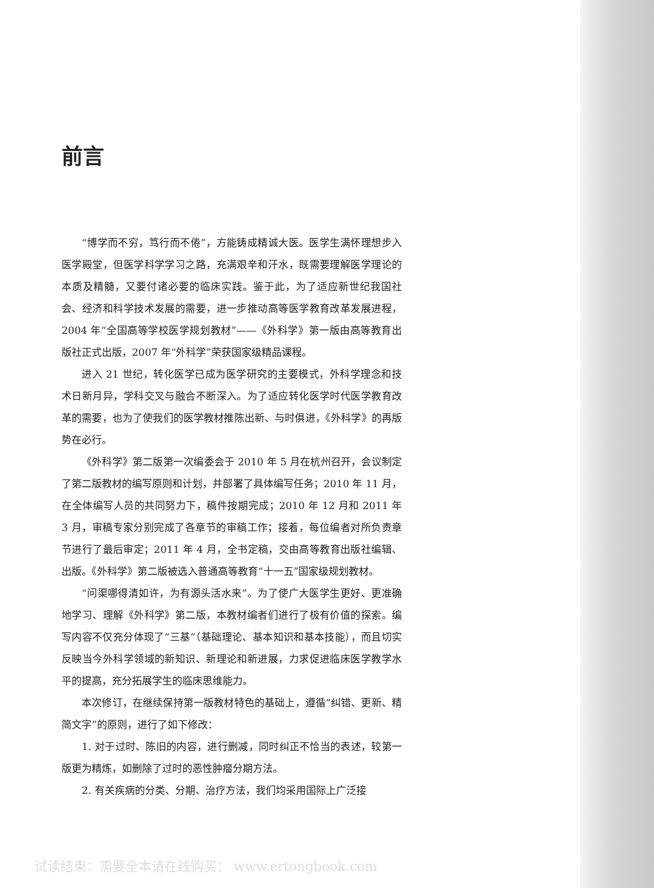前言
“博学而不穷，笃行而不倦”，方能铸成精诚大医。医学生满怀理想步入医学殿堂，但医学科学学习之路，充满艰辛和汗水，既需要理解医学理论的本质及精髓，又要付诸必要的临床实践。鉴于此，为了适应新世纪我国社会、经济和科学技术发展的需要，进一步推动高等医学教育改革发展进程，2004 年“全国高等学校医学规划教材”——《外科学》第一版由高等教育出版社正式出版，2007 年“外科学”荣获国家级精品课程。
进入 21 世纪，转化医学已成为医学研究的主要模式，外科学理念和技术日新月异，学科交叉与融合不断深入。为了适应转化医学时代医学教育改革的需要，也为了使我们的医学教材推陈出新、与时俱进，《外科学》的再版势在必行。
《外科学》第二版第一次编委会于 2010 年 5 月在杭州召开，会议制定了第二版教材的编写原则和计划，并部署了具体编写任务；2010 年 11 月，在全体编写人员的共同努力下，稿件按期完成；2010 年 12 月和 2011 年 3 月，审稿专家分别完成了各章节的审稿工作；接着，每位编者对所负责章节进行了最后审定；2011 年 4 月，全书定稿，交由高等教育出版社编辑、出版。《外科学》第二版被选入普通高等教育“十一五”国家级规划教材。
“问渠哪得清如许，为有源头活水来”。为了使广大医学生更好、更准确地学习、理解《外科学》第二版，本教材编者们进行了极有价值的探索。编写内容不仅充分体现了“三基”（基础理论、基本知识和基本技能），而且切实反映当今外科学领域的新知识、新理论和新进展，力求促进临床医学教学水平的提高，充分拓展学生的临床思维能力。
本次修订，在继续保持第一版教材特色的基础上，遵循“纠错、更新、精简文字”的原则，进行了如下修改：
1. 对于过时、陈旧的内容，进行删减，同时纠正不恰当的表述，较第一版更为精炼，如删除了过时的恶性肿瘤分期方法。
2. 有关疾病的分类、分期、治疗方法，我们均采用国际上广泛接
试读结束：需要全本请在线购买： www.ertongbook.com